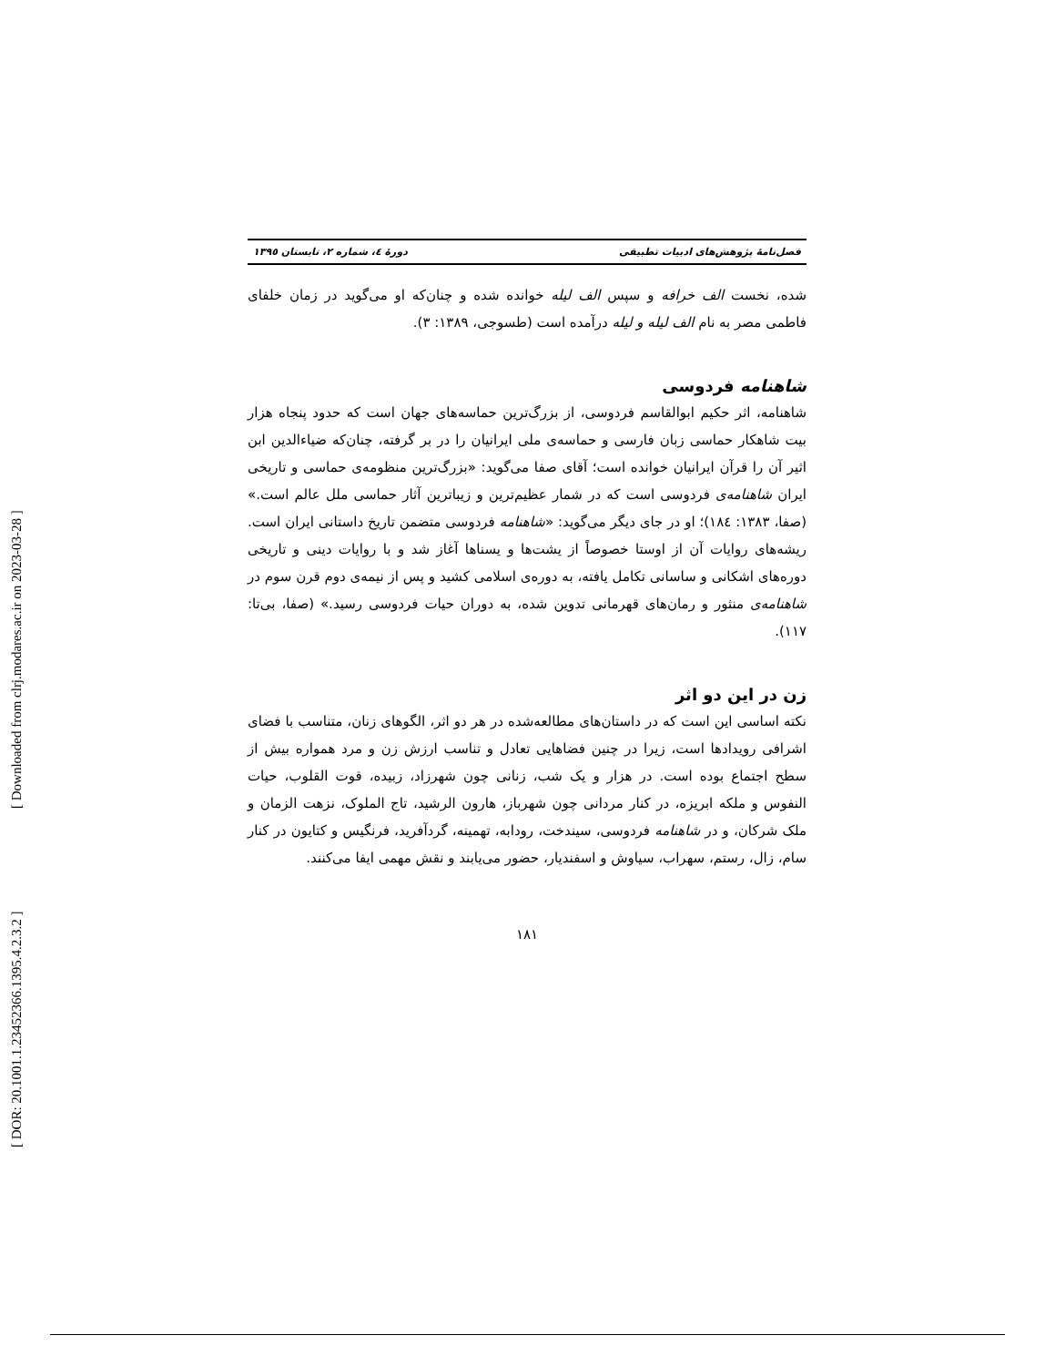[ DOR: 20.1001.1.23452366.1395.4.2.3.2 ] [ Downloaded from clrj.modares.ac.ir on 2023-03-28 ]
فصل‌نامهٔ پژوهش‌های ادبیات تطبیقی دورهٔ ٤، شماره ٢، تابستان ١٣٩٥
شده، نخست الف خرافه و سپس الف لیله خوانده شده و چنان‌که او می‌گوید در زمان خلفای فاطمی مصر به نام الف لیله و لیله درآمده است (طسوجی، ١٣٨٩: ٣).
شاهنامه فردوسی
شاهنامه، اثر حکیم ابوالقاسم فردوسی، از بزرگ‌ترین حماسه‌های جهان است که حدود پنجاه هزار بیت شاهکار حماسی زبان فارسی و حماسه‌ی ملی ایرانیان را در بر گرفته، چنان‌که ضیاءالدین ابن اثیر آن را قرآن ایرانیان خوانده است؛ آقای صفا می‌گوید: «بزرگ‌ترین منظومه‌ی حماسی و تاریخی ایران شاهنامه‌ی فردوسی است که در شمار عظیم‌ترین و زیباترین آثار حماسی ملل عالم است.» (صفا، ١٣٨٣: ١٨٤)؛ او در جای دیگر می‌گوید: «شاهنامه فردوسی متضمن تاریخ داستانی ایران است. ریشه‌های روایات آن از اوستا خصوصاً از یشت‌ها و یسناها آغاز شد و با روایات دینی و تاریخی دوره‌های اشکانی و ساسانی تکامل یافته، به دوره‌ی اسلامی کشید و پس از نیمه‌ی دوم قرن سوم در شاهنامه‌ی منثور و رمان‌های قهرمانی تدوین شده، به دوران حیات فردوسی رسید.» (صفا، بی‌تا: ١١٧).
زن در این دو اثر
نکته اساسی این است که در داستان‌های مطالعه‌شده در هر دو اثر، الگوهای زنان، متناسب با فضای اشرافی رویدادها است، زیرا در چنین فضاهایی تعادل و تناسب ارزش زن و مرد همواره بیش از سطح اجتماع بوده است. در هزار و یک شب، زنانی چون شهرزاد، زبیده، قوت القلوب، حیات النفوس و ملکه ابریزه، در کنار مردانی چون شهرباز، هارون الرشید، تاج الملوک، نزهت الزمان و ملک شرکان، و در شاهنامه فردوسی، سیندخت، رودابه، تهمینه، گردآفرید، فرنگیس و کتایون در کنار سام، زال، رستم، سهراب، سیاوش و اسفندیار، حضور می‌یابند و نقش مهمی ایفا می‌کنند.
١٨١